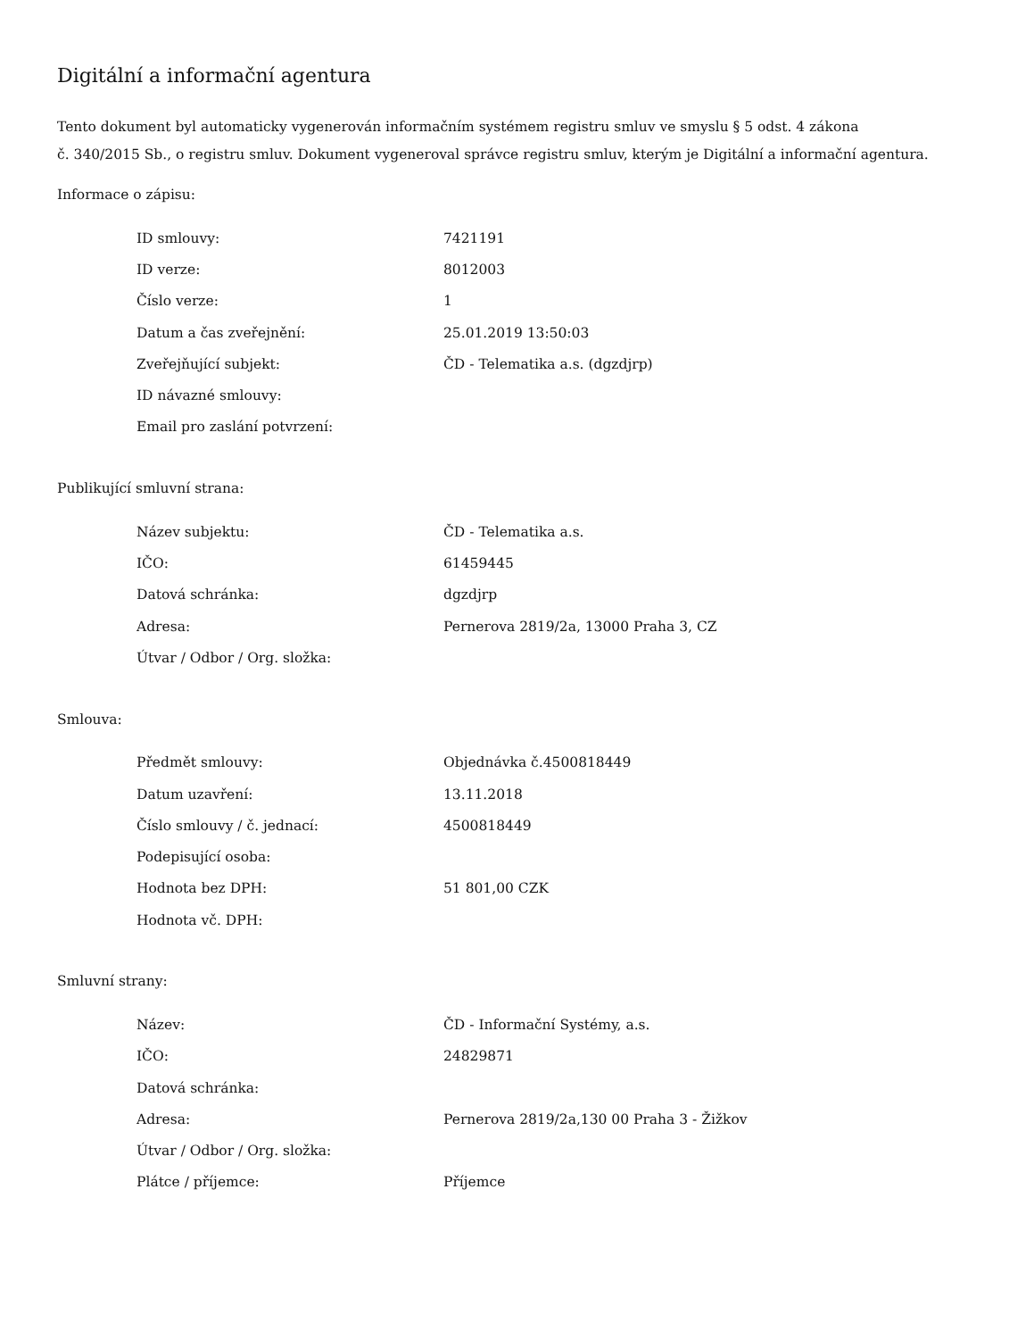Digitální a informační agentura
Tento dokument byl automaticky vygenerován informačním systémem registru smluv ve smyslu § 5 odst. 4 zákona
č. 340/2015 Sb., o registru smluv. Dokument vygeneroval správce registru smluv, kterým je Digitální a informační agentura.
Informace o zápisu:
| ID smlouvy: | 7421191 |
| ID verze: | 8012003 |
| Číslo verze: | 1 |
| Datum a čas zveřejnění: | 25.01.2019 13:50:03 |
| Zveřejňující subjekt: | ČD - Telematika a.s. (dgzdjrp) |
| ID návazné smlouvy: | |
| Email pro zaslání potvrzení: | |
Publikující smluvní strana:
| Název subjektu: | ČD - Telematika a.s. |
| IČO: | 61459445 |
| Datová schránka: | dgzdjrp |
| Adresa: | Pernerova 2819/2a, 13000 Praha 3, CZ |
| Útvar / Odbor / Org. složka: | |
Smlouva:
| Předmět smlouvy: | Objednávka č.4500818449 |
| Datum uzavření: | 13.11.2018 |
| Číslo smlouvy / č. jednací: | 4500818449 |
| Podepisující osoba: | |
| Hodnota bez DPH: | 51 801,00 CZK |
| Hodnota vč. DPH: | |
Smluvní strany:
| Název: | ČD - Informační Systémy, a.s. |
| IČO: | 24829871 |
| Datová schránka: | |
| Adresa: | Pernerova 2819/2a,130 00 Praha 3 - Žižkov |
| Útvar / Odbor / Org. složka: | |
| Plátce / příjemce: | Příjemce |